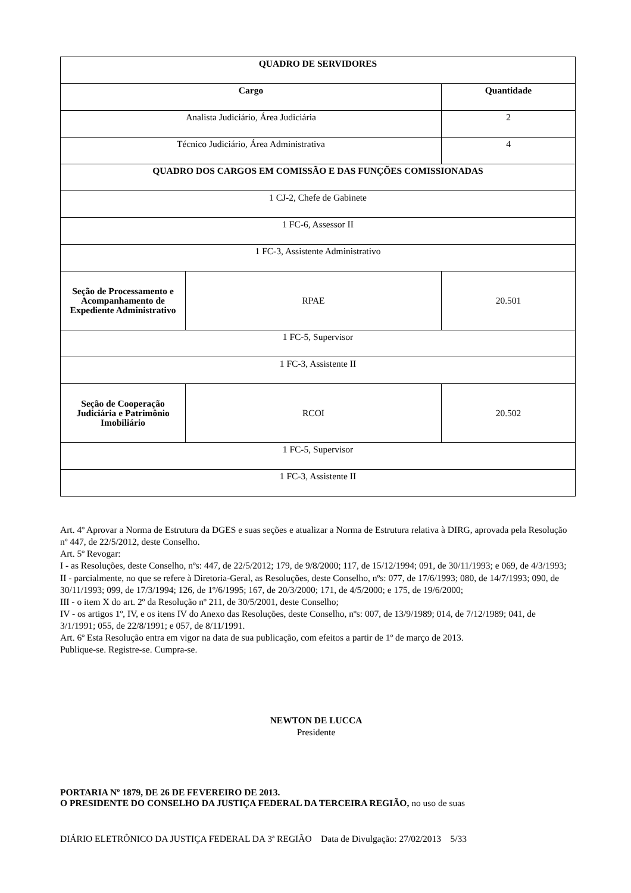| QUADRO DE SERVIDORES | | |
| --- | --- | --- |
| Cargo | | Quantidade |
| Analista Judiciário, Área Judiciária | | 2 |
| Técnico Judiciário, Área Administrativa | | 4 |
| QUADRO DOS CARGOS EM COMISSÃO E DAS FUNÇÕES COMISSIONADAS | | |
| 1 CJ-2, Chefe de Gabinete | | |
| 1 FC-6, Assessor II | | |
| 1 FC-3, Assistente Administrativo | | |
| Seção de Processamento e Acompanhamento de Expediente Administrativo | RPAE | 20.501 |
| 1 FC-5, Supervisor | | |
| 1 FC-3, Assistente II | | |
| Seção de Cooperação Judiciária e Patrimônio Imobiliário | RCOI | 20.502 |
| 1 FC-5, Supervisor | | |
| 1 FC-3, Assistente II | | |
Art. 4º Aprovar a Norma de Estrutura da DGES e suas seções e atualizar a Norma de Estrutura relativa à DIRG, aprovada pela Resolução nº 447, de 22/5/2012, deste Conselho.
Art. 5º Revogar:
I - as Resoluções, deste Conselho, nºs: 447, de 22/5/2012; 179, de 9/8/2000; 117, de 15/12/1994; 091, de 30/11/1993; e 069, de 4/3/1993;
II - parcialmente, no que se refere à Diretoria-Geral, as Resoluções, deste Conselho, nºs: 077, de 17/6/1993; 080, de 14/7/1993; 090, de 30/11/1993; 099, de 17/3/1994; 126, de 1º/6/1995; 167, de 20/3/2000; 171, de 4/5/2000; e 175, de 19/6/2000;
III - o item X do art. 2º da Resolução nº 211, de 30/5/2001, deste Conselho;
IV - os artigos 1º, IV, e os itens IV do Anexo das Resoluções, deste Conselho, nºs: 007, de 13/9/1989; 014, de 7/12/1989; 041, de 3/1/1991; 055, de 22/8/1991; e 057, de 8/11/1991.
Art. 6º Esta Resolução entra em vigor na data de sua publicação, com efeitos a partir de 1º de março de 2013.
Publique-se. Registre-se. Cumpra-se.
NEWTON DE LUCCA
Presidente
PORTARIA Nº 1879, DE 26 DE FEVEREIRO DE 2013.
O PRESIDENTE DO CONSELHO DA JUSTIÇA FEDERAL DA TERCEIRA REGIÃO, no uso de suas
DIÁRIO ELETRÔNICO DA JUSTIÇA FEDERAL DA 3ª REGIÃO Data de Divulgação: 27/02/2013 5/33